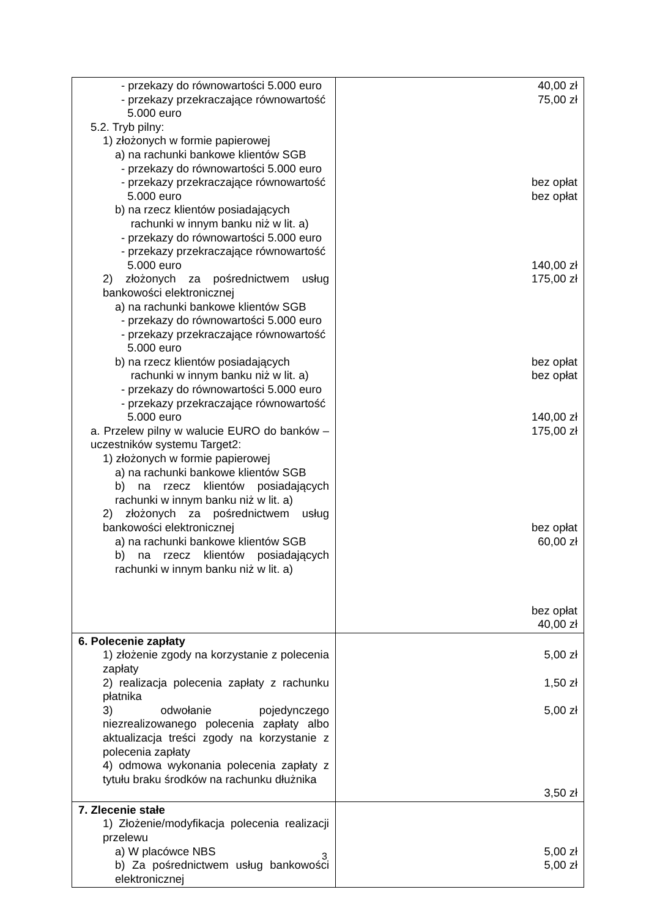| - przekazy do równowartości 5.000 euro - przekazy przekraczające równowartość 5.000 euro 5.2. Tryb pilny: 1) złożonych w formie papierowej a) na rachunki bankowe klientów SGB - przekazy do równowartości 5.000 euro - przekazy przekraczające równowartość 5.000 euro b) na rzecz klientów posiadających rachunki w innym banku niż w lit. a) - przekazy do równowartości 5.000 euro - przekazy przekraczające równowartość 5.000 euro 2) złożonych za pośrednictwem usług bankowości elektronicznej a) na rachunki bankowe klientów SGB - przekazy do równowartości 5.000 euro - przekazy przekraczające równowartość 5.000 euro b) na rzecz klientów posiadających rachunki w innym banku niż w lit. a) - przekazy do równowartości 5.000 euro - przekazy przekraczające równowartość 5.000 euro a. Przelew pilny w walucie EURO do banków – uczestników systemu Target2: 1) złożonych w formie papierowej a) na rachunki bankowe klientów SGB b) na rzecz klientów posiadających rachunki w innym banku niż w lit. a) 2) złożonych za pośrednictwem usług bankowości elektronicznej a) na rachunki bankowe klientów SGB b) na rzecz klientów posiadających rachunki w innym banku niż w lit. a) | 40,00 zł 75,00 zł bez opłat bez opłat 140,00 zł 175,00 zł bez opłat bez opłat 140,00 zł 175,00 zł bez opłat 60,00 zł bez opłat 40,00 zł |
| 6. Polecenie zapłaty 1) złożenie zgody na korzystanie z polecenia zapłaty 2) realizacja polecenia zapłaty z rachunku płatnika 3) odwołanie pojedynczego niezrealizowanego polecenia zapłaty albo aktualizacja treści zgody na korzystanie z polecenia zapłaty 4) odmowa wykonania polecenia zapłaty z tytułu braku środków na rachunku dłużnika | 5,00 zł 1,50 zł 5,00 zł 3,50 zł |
| 7. Zlecenie stałe 1) Złożenie/modyfikacja polecenia realizacji przelewu a) W placówce NBS b) Za pośrednictwem usług bankowości elektronicznej | 5,00 zł 5,00 zł |
3